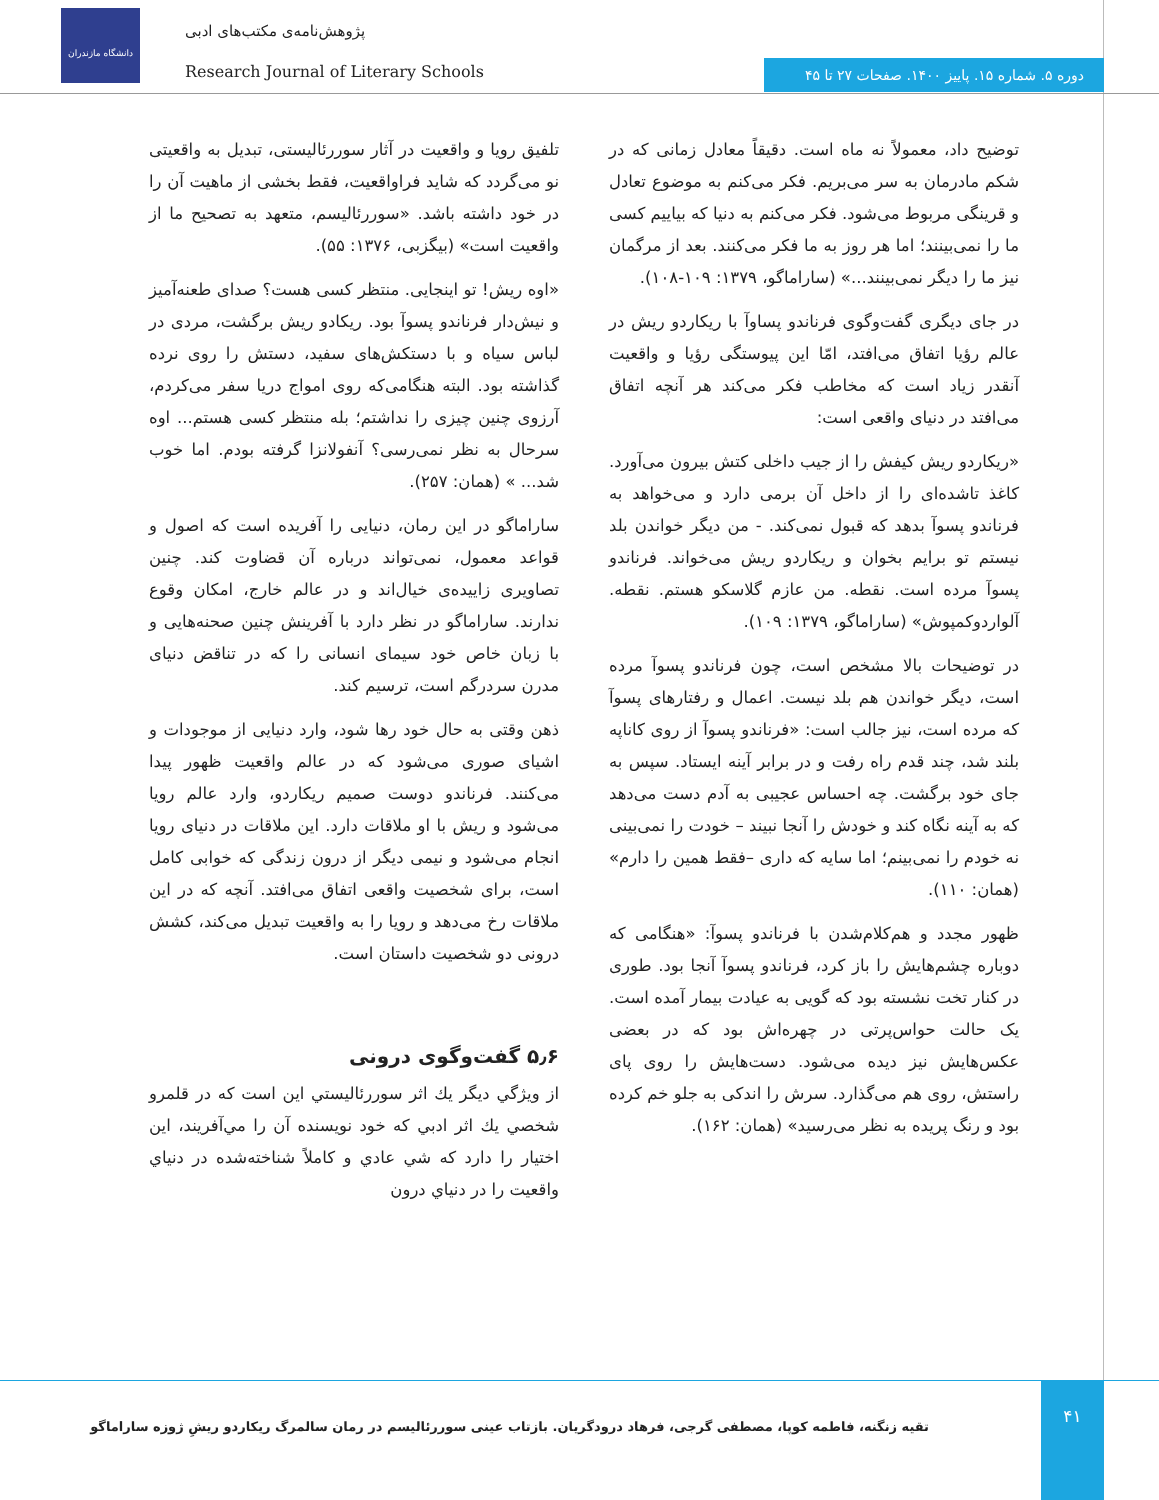دانشگاه مازندران
پژوهش‌نامه‌ی مکتب‌های ادبی
Research Journal of Literary Schools
دوره ۵. شماره ۱۵. پاییز ۱۴۰۰. صفحات ۲۷ تا ۴۵
توضیح داد، معمولاً نه ماه است. دقیقاً معادل زمانی که در شکم مادرمان به سر می‌بریم. فکر می‌کنم به موضوع تعادل و قرینگی مربوط می‌شود. فکر می‌کنم به دنیا که بیاییم کسی ما را نمی‌بینند؛ اما هر روز به ما فکر می‌کنند. بعد از مرگمان نیز ما را دیگر نمی‌بینند...» (ساراماگو، ۱۳۷۹: ۱۰۹-۱۰۸).
در جای دیگری گفت‌وگوی فرناندو پساوآ با ریکاردو ریش در عالم رؤیا اتفاق می‌افتد، امّا این پیوستگی رؤیا و واقعیت آنقدر زیاد است که مخاطب فکر می‌کند هر آنچه اتفاق می‌افتد در دنیای واقعی است:
«ریکاردو ریش کیفش را از جیب داخلی کتش بیرون می‌آورد. کاغذ تاشده‌ای را از داخل آن برمی دارد و می‌خواهد به فرناندو پسوآ بدهد که قبول نمی‌کند. - من دیگر خواندن بلد نیستم تو برایم بخوان و ریکاردو ریش می‌خواند. فرناندو پسوآ مرده است. نقطه. من عازم گلاسکو هستم. نقطه. آلواردوکمپوش» (ساراماگو، ۱۳۷۹: ۱۰۹).
در توضیحات بالا مشخص است، چون فرناندو پسوآ مرده است، دیگر خواندن هم بلد نیست. اعمال و رفتارهای پسوآ که مرده است، نیز جالب است: «فرناندو پسوآ از روی کاناپه بلند شد، چند قدم راه رفت و در برابر آینه ایستاد. سپس به جای خود برگشت. چه احساس عجیبی به آدم دست می‌دهد که به آینه نگاه کند و خودش را آنجا نبیند – خودت را نمی‌بینی نه خودم را نمی‌بینم؛ اما سایه که داری –فقط همین را دارم» (همان: ۱۱۰).
ظهور مجدد و هم‌کلام‌شدن با فرناندو پسوآ: «هنگامی که دوباره چشم‌هایش را باز کرد، فرناندو پسوآ آنجا بود. طوری در کنار تخت نشسته بود که گویی به عیادت بیمار آمده است. یک حالت حواس‌پرتی در چهره‌اش بود که در بعضی عکس‌هایش نیز دیده می‌شود. دست‌هایش را روی پای راستش، روی هم می‌گذارد. سرش را اندکی به جلو خم کرده بود و رنگ پریده به نظر می‌رسید» (همان: ۱۶۲).
تلفیق رویا و واقعیت در آثار سوررئالیستی، تبدیل به واقعیتی نو می‌گردد که شاید فراواقعیت، فقط بخشی از ماهیت آن را در خود داشته باشد. «سوررئالیسم، متعهد به تصحیح ما از واقعیت است» (بیگزبی، ۱۳۷۶: ۵۵).
«اوه ریش! تو اینجایی. منتظر کسی هست؟ صدای طعنه‌آمیز و نیش‌دار فرناندو پسوآ بود. ریکادو ریش برگشت، مردی در لباس سیاه و با دستکش‌های سفید، دستش را روی نرده گذاشته بود. البته هنگامی‌که روی امواج دریا سفر می‌کردم، آرزوی چنین چیزی را نداشتم؛ بله منتظر کسی هستم... اوه سرحال به نظر نمی‌رسی؟ آنفولانزا گرفته بودم. اما خوب شد... » (همان: ۲۵۷).
ساراماگو در این رمان، دنیایی را آفریده است که اصول و قواعد معمول، نمی‌تواند درباره آن قضاوت کند. چنین تصاویری زاییده‌ی خیال‌اند و در عالم خارج، امکان وقوع ندارند. ساراماگو در نظر دارد با آفرینش چنین صحنه‌هایی و با زبان خاص خود سیمای انسانی را که در تناقض دنیای مدرن سردرگم است، ترسیم کند.
ذهن وقتی به حال خود رها شود، وارد دنیایی از موجودات و اشیای صوری می‌شود که در عالم واقعیت ظهور پیدا می‌کنند. فرناندو دوست صمیم ریکاردو، وارد عالم رویا می‌شود و ریش با او ملاقات دارد. این ملاقات در دنیای رویا انجام می‌شود و نیمی دیگر از درون زندگی که خوابی کامل است، برای شخصیت واقعی اتفاق می‌افتد. آنچه که در این ملاقات رخ می‌دهد و رویا را به واقعیت تبدیل می‌کند، کشش درونی دو شخصیت داستان است.
۵٫۶ گفت‌وگوی درونی
از ويژگي ديگر يك اثر سوررئاليستي اين است كه در قلمرو شخصي يك اثر ادبي كه خود نويسنده آن را مي‌آفريند، اين اختيار را دارد كه شي عادي و كاملاً شناخته‌شده در دنياي واقعيت را در دنياي درون
۴۱
تقیه زنگنه، فاطمه کوپا، مصطفی گرجی، فرهاد درودگریان. بازتاب عینی سوررئالیسم در رمان سالمرگ ریکاردو ریشِ ژوزه ساراماگو